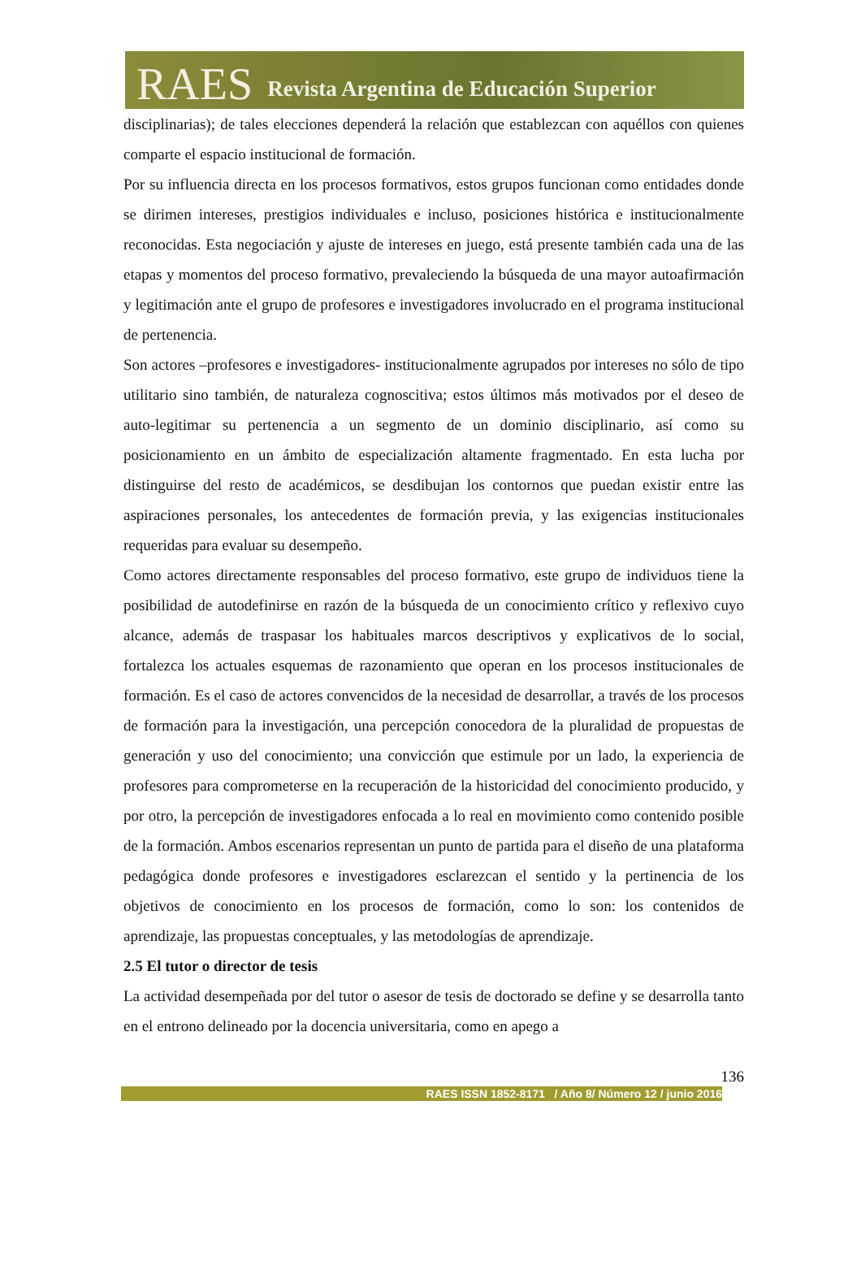RAES Revista Argentina de Educación Superior
disciplinarias); de tales elecciones dependerá la relación que establezcan con aquéllos con quienes comparte el espacio institucional de formación.
Por su influencia directa en los procesos formativos, estos grupos funcionan como entidades donde se dirimen intereses, prestigios individuales e incluso, posiciones histórica e institucionalmente reconocidas. Esta negociación y ajuste de intereses en juego, está presente también cada una de las etapas y momentos del proceso formativo, prevaleciendo la búsqueda de una mayor autoafirmación y legitimación ante el grupo de profesores e investigadores involucrado en el programa institucional de pertenencia.
Son actores –profesores e investigadores- institucionalmente agrupados por intereses no sólo de tipo utilitario sino también, de naturaleza cognoscitiva; estos últimos más motivados por el deseo de auto-legitimar su pertenencia a un segmento de un dominio disciplinario, así como su posicionamiento en un ámbito de especialización altamente fragmentado. En esta lucha por distinguirse del resto de académicos, se desdibujan los contornos que puedan existir entre las aspiraciones personales, los antecedentes de formación previa, y las exigencias institucionales requeridas para evaluar su desempeño.
Como actores directamente responsables del proceso formativo, este grupo de individuos tiene la posibilidad de autodefinirse en razón de la búsqueda de un conocimiento crítico y reflexivo cuyo alcance, además de traspasar los habituales marcos descriptivos y explicativos de lo social, fortalezca los actuales esquemas de razonamiento que operan en los procesos institucionales de formación. Es el caso de actores convencidos de la necesidad de desarrollar, a través de los procesos de formación para la investigación, una percepción conocedora de la pluralidad de propuestas de generación y uso del conocimiento; una convicción que estimule por un lado, la experiencia de profesores para comprometerse en la recuperación de la historicidad del conocimiento producido, y por otro, la percepción de investigadores enfocada a lo real en movimiento como contenido posible de la formación. Ambos escenarios representan un punto de partida para el diseño de una plataforma pedagógica donde profesores e investigadores esclarezcan el sentido y la pertinencia de los objetivos de conocimiento en los procesos de formación, como lo son: los contenidos de aprendizaje, las propuestas conceptuales, y las metodologías de aprendizaje.
2.5 El tutor o director de tesis
La actividad desempeñada por del tutor o asesor de tesis de doctorado se define y se desarrolla tanto en el entrono delineado por la docencia universitaria, como en apego a
136
RAES ISSN 1852-8171 / Año 8/ Número 12 / junio 2016